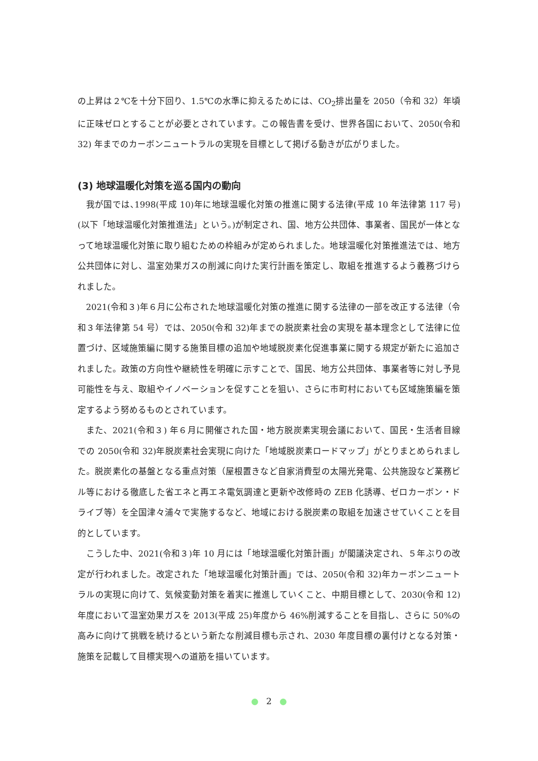の上昇は２℃を十分下回り、1.5℃の水準に抑えるためには、CO<sub>2</sub>排出量を 2050（令和 32）年頃に正味ゼロとすることが必要とされています。この報告書を受け、世界各国において、2050(令和 32) 年までのカーボンニュートラルの実現を目標として掲げる動きが広がりました。
(3) 地球温暖化対策を巡る国内の動向
我が国では､1998(平成 10)年に地球温暖化対策の推進に関する法律(平成 10 年法律第 117 号)(以下「地球温暖化対策推進法」という。)が制定され、国、地方公共団体、事業者、国民が一体となって地球温暖化対策に取り組むための枠組みが定められました。地球温暖化対策推進法では、地方公共団体に対し、温室効果ガスの削減に向けた実行計画を策定し、取組を推進するよう義務づけられました。
2021(令和３)年６月に公布された地球温暖化対策の推進に関する法律の一部を改正する法律（令和３年法律第 54 号）では、2050(令和 32)年までの脱炭素社会の実現を基本理念として法律に位置づけ、区域施策編に関する施策目標の追加や地域脱炭素化促進事業に関する規定が新たに追加されました。政策の方向性や継続性を明確に示すことで、国民、地方公共団体、事業者等に対し予見可能性を与え、取組やイノベーションを促すことを狙い、さらに市町村においても区域施策編を策定するよう努めるものとされています。
また、2021(令和３) 年６月に開催された国・地方脱炭素実現会議において、国民・生活者目線での 2050(令和 32)年脱炭素社会実現に向けた「地域脱炭素ロードマップ」がとりまとめられました。脱炭素化の基盤となる重点対策（屋根置きなど自家消費型の太陽光発電、公共施設など業務ビル等における徹底した省エネと再エネ電気調達と更新や改修時の ZEB 化誘導、ゼロカーボン・ドライブ等）を全国津々浦々で実施するなど、地域における脱炭素の取組を加速させていくことを目的としています。
こうした中、2021(令和３)年 10 月には「地球温暖化対策計画」が閣議決定され、５年ぶりの改定が行われました。改定された「地球温暖化対策計画」では、2050(令和 32)年カーボンニュートラルの実現に向けて、気候変動対策を着実に推進していくこと、中期目標として、2030(令和 12)年度において温室効果ガスを 2013(平成 25)年度から 46%削減することを目指し、さらに 50%の高みに向けて挑戦を続けるという新たな削減目標も示され、2030 年度目標の裏付けとなる対策・施策を記載して目標実現への道筋を描いています。
2